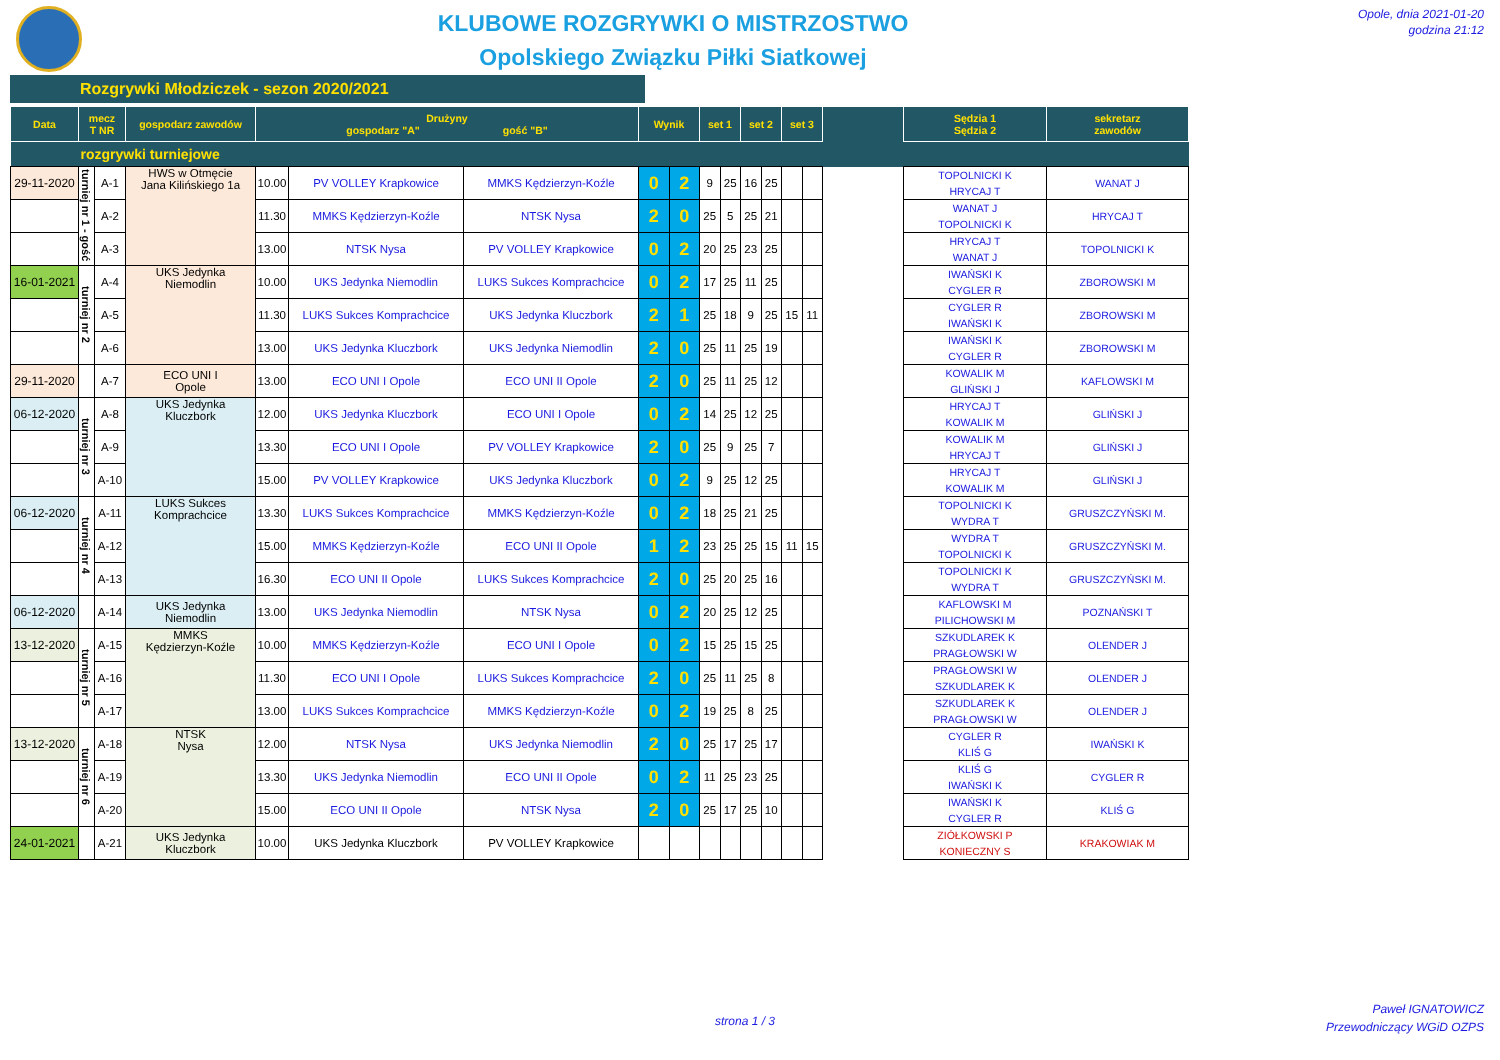KLUBOWE ROZGRYWKI O MISTRZOSTWO
Opolskiego Związku Piłki Siatkowej
Opole, dnia 2021-01-20
godzina 21:12
Rozgrywki Młodziczek - sezon 2020/2021
| Data | mecz T NR | | gospodarz zawodów | Drużyny gospodarz "A" gość "B" | | | Wynik | | set 1 | | set 2 | | set 3 | | | Sędzia 1 Sędzia 2 | sekretarz zawodów |
| --- | --- | --- | --- | --- | --- | --- | --- | --- | --- | --- | --- | --- | --- | --- | --- | --- | --- |
| rozgrywki turniejowe | | | | | | | | | | | | | | | | | |
| 29-11-2020 | turniej nr 1 - gość | A-1 | HWS w Otmęcie Jana Kilińskiego 1a | 10.00 | PV VOLLEY Krapkowice | MMKS Kędzierzyn-Koźle | 0 | 2 | 9 | 25 | 16 | 25 | | | | TOPOLNICKI K HRYCAJ T | WANAT J |
| | | A-2 | | 11.30 | MMKS Kędzierzyn-Koźle | NTSK Nysa | 2 | 0 | 25 | 5 | 25 | 21 | | | | WANAT J TOPOLNICKI K | HRYCAJ T |
| | | A-3 | | 13.00 | NTSK Nysa | PV VOLLEY Krapkowice | 0 | 2 | 20 | 25 | 23 | 25 | | | | HRYCAJ T WANAT J | TOPOLNICKI K |
| 16-01-2021 | turniej nr 2 | A-4 | UKS Jedynka Niemodlin | 10.00 | UKS Jedynka Niemodlin | LUKS Sukces Komprachcice | 0 | 2 | 17 | 25 | 11 | 25 | | | | IWAŃSKI K CYGLER R | ZBOROWSKI M |
| | | A-5 | | 11.30 | LUKS Sukces Komprachcice | UKS Jedynka Kluczbork | 2 | 1 | 25 | 18 | 9 | 25 | 15 | 11 | | CYGLER R IWAŃSKI K | ZBOROWSKI M |
| | | A-6 | | 13.00 | UKS Jedynka Kluczbork | UKS Jedynka Niemodlin | 2 | 0 | 25 | 11 | 25 | 19 | | | | IWAŃSKI K CYGLER R | ZBOROWSKI M |
| 29-11-2020 | | A-7 | ECO UNI I Opole | 13.00 | ECO UNI I Opole | ECO UNI II Opole | 2 | 0 | 25 | 11 | 25 | 12 | | | | KOWALIK M GLIŃSKI J | KAFLOWSKI M |
| 06-12-2020 | turniej nr 3 | A-8 | UKS Jedynka Kluczbork | 12.00 | UKS Jedynka Kluczbork | ECO UNI I Opole | 0 | 2 | 14 | 25 | 12 | 25 | | | | HRYCAJ T KOWALIK M | GLIŃSKI J |
| | | A-9 | | 13.30 | ECO UNI I Opole | PV VOLLEY Krapkowice | 2 | 0 | 25 | 9 | 25 | 7 | | | | KOWALIK M HRYCAJ T | GLIŃSKI J |
| | | A-10 | | 15.00 | PV VOLLEY Krapkowice | UKS Jedynka Kluczbork | 0 | 2 | 9 | 25 | 12 | 25 | | | | HRYCAJ T KOWALIK M | GLIŃSKI J |
| 06-12-2020 | turniej nr 4 | A-11 | LUKS Sukces Komprachcice | 13.30 | LUKS Sukces Komprachcice | MMKS Kędzierzyn-Koźle | 0 | 2 | 18 | 25 | 21 | 25 | | | | TOPOLNICKI K WYDRA T | GRUSZCZYŃSKI M. |
| | | A-12 | | 15.00 | MMKS Kędzierzyn-Koźle | ECO UNI II Opole | 1 | 2 | 23 | 25 | 25 | 15 | 11 | 15 | | WYDRA T TOPOLNICKI K | GRUSZCZYŃSKI M. |
| | | A-13 | | 16.30 | ECO UNI II Opole | LUKS Sukces Komprachcice | 2 | 0 | 25 | 20 | 25 | 16 | | | | TOPOLNICKI K WYDRA T | GRUSZCZYŃSKI M. |
| 06-12-2020 | | A-14 | UKS Jedynka Niemodlin | 13.00 | UKS Jedynka Niemodlin | NTSK Nysa | 0 | 2 | 20 | 25 | 12 | 25 | | | | KAFLOWSKI M PILICHOWSKI M | POZNAŃSKI T |
| 13-12-2020 | turniej nr 5 | A-15 | MMKS Kędzierzyn-Koźle | 10.00 | MMKS Kędzierzyn-Koźle | ECO UNI I Opole | 0 | 2 | 15 | 25 | 15 | 25 | | | | SZKUDLAREK K PRAGŁOWSKI W | OLENDER J |
| | | A-16 | | 11.30 | ECO UNI I Opole | LUKS Sukces Komprachcice | 2 | 0 | 25 | 11 | 25 | 8 | | | | PRAGŁOWSKI W SZKUDLAREK K | OLENDER J |
| | | A-17 | | 13.00 | LUKS Sukces Komprachcice | MMKS Kędzierzyn-Koźle | 0 | 2 | 19 | 25 | 8 | 25 | | | | SZKUDLAREK K PRAGŁOWSKI W | OLENDER J |
| 13-12-2020 | turniej nr 6 | A-18 | NTSK Nysa | 12.00 | NTSK Nysa | UKS Jedynka Niemodlin | 2 | 0 | 25 | 17 | 25 | 17 | | | | CYGLER R KLIŚ G | IWAŃSKI K |
| | | A-19 | | 13.30 | UKS Jedynka Niemodlin | ECO UNI II Opole | 0 | 2 | 11 | 25 | 23 | 25 | | | | KLIŚ G IWAŃSKI K | CYGLER R |
| | | A-20 | | 15.00 | ECO UNI II Opole | NTSK Nysa | 2 | 0 | 25 | 17 | 25 | 10 | | | | IWAŃSKI K CYGLER R | KLIŚ G |
| 24-01-2021 | | A-21 | UKS Jedynka Kluczbork | 10.00 | UKS Jedynka Kluczbork | PV VOLLEY Krapkowice | | | | | | | | | | ZIÓŁKOWSKI P KONIECZNY S | KRAKOWIAK M |
strona 1 / 3
Paweł IGNATOWICZ
Przewodniczący WGiD OZPS